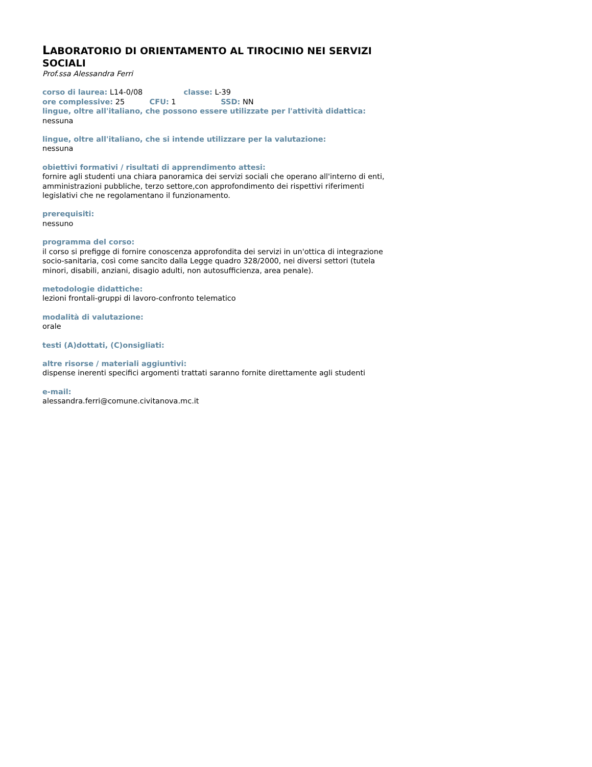LABORATORIO DI ORIENTAMENTO AL TIROCINIO NEI SERVIZI SOCIALI
Prof.ssa Alessandra Ferri
corso di laurea: L14-0/08 classe: L-39
ore complessive: 25 CFU: 1 SSD: NN
lingue, oltre all'italiano, che possono essere utilizzate per l'attività didattica:
nessuna
lingue, oltre all'italiano, che si intende utilizzare per la valutazione:
nessuna
obiettivi formativi / risultati di apprendimento attesi:
fornire agli studenti una chiara panoramica dei servizi sociali che operano all'interno di enti, amministrazioni pubbliche, terzo settore,con approfondimento dei rispettivi riferimenti legislativi che ne regolamentano il funzionamento.
prerequisiti:
nessuno
programma del corso:
il corso si prefigge di fornire conoscenza approfondita dei servizi in un'ottica di integrazione socio-sanitaria, così come sancito dalla Legge quadro 328/2000, nei diversi settori (tutela minori, disabili, anziani, disagio adulti, non autosufficienza, area penale).
metodologie didattiche:
lezioni frontali-gruppi di lavoro-confronto telematico
modalità di valutazione:
orale
testi (A)dottati, (C)onsigliati:
altre risorse / materiali aggiuntivi:
dispense inerenti specifici argomenti trattati saranno fornite direttamente agli studenti
e-mail:
alessandra.ferri@comune.civitanova.mc.it